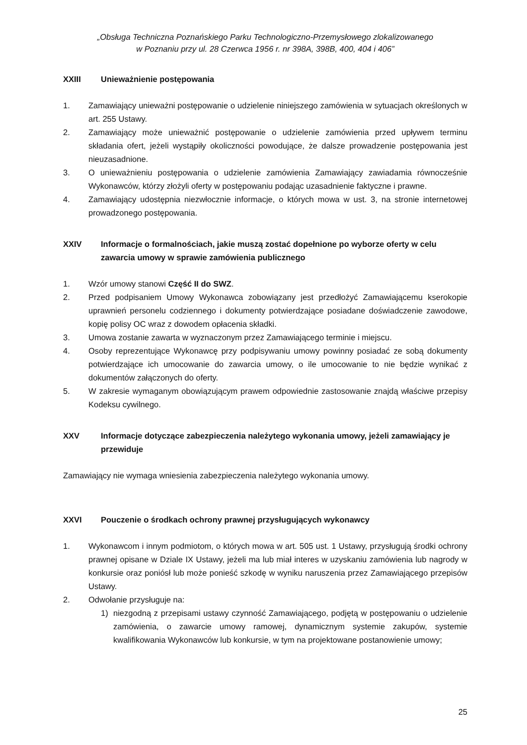„Obsługa Techniczna Poznańskiego Parku Technologiczno-Przemysłowego zlokalizowanego
w Poznaniu przy ul. 28 Czerwca 1956 r. nr 398A, 398B, 400, 404 i 406”
XXIII Unieważnienie postępowania
1. Zamawiający unieważni postępowanie o udzielenie niniejszego zamówienia w sytuacjach określonych w art. 255 Ustawy.
2. Zamawiający może unieważnić postępowanie o udzielenie zamówienia przed upływem terminu składania ofert, jeżeli wystąpiły okoliczności powodujące, że dalsze prowadzenie postępowania jest nieuzasadnione.
3. O unieważnieniu postępowania o udzielenie zamówienia Zamawiający zawiadamia równocześnie Wykonawców, którzy złożyli oferty w postępowaniu podając uzasadnienie faktyczne i prawne.
4. Zamawiający udostępnia niezwłocznie informacje, o których mowa w ust. 3, na stronie internetowej prowadzonego postępowania.
XXIV Informacje o formalnościach, jakie muszą zostać dopełnione po wyborze oferty w celu zawarcia umowy w sprawie zamówienia publicznego
1. Wzór umowy stanowi Część II do SWZ.
2. Przed podpisaniem Umowy Wykonawca zobowiązany jest przedłożyć Zamawiającemu kserokopie uprawnień personelu codziennego i dokumenty potwierdzające posiadane doświadczenie zawodowe, kopię polisy OC wraz z dowodem opłacenia składki.
3. Umowa zostanie zawarta w wyznaczonym przez Zamawiającego terminie i miejscu.
4. Osoby reprezentujące Wykonawcę przy podpisywaniu umowy powinny posiadać ze sobą dokumenty potwierdzające ich umocowanie do zawarcia umowy, o ile umocowanie to nie będzie wynikać z dokumentów załączonych do oferty.
5. W zakresie wymaganym obowiązującym prawem odpowiednie zastosowanie znajdą właściwe przepisy Kodeksu cywilnego.
XXV Informacje dotyczące zabezpieczenia należytego wykonania umowy, jeżeli zamawiający je przewiduje
Zamawiający nie wymaga wniesienia zabezpieczenia należytego wykonania umowy.
XXVI Pouczenie o środkach ochrony prawnej przysługujących wykonawcy
1. Wykonawcom i innym podmiotom, o których mowa w art. 505 ust. 1 Ustawy, przysługują środki ochrony prawnej opisane w Dziale IX Ustawy, jeżeli ma lub miał interes w uzyskaniu zamówienia lub nagrody w konkursie oraz poniósł lub może ponieść szkodę w wyniku naruszenia przez Zamawiającego przepisów Ustawy.
2. Odwołanie przysługuje na:
1) niezgodną z przepisami ustawy czynność Zamawiającego, podjętą w postępowaniu o udzielenie zamówienia, o zawarcie umowy ramowej, dynamicznym systemie zakupów, systemie kwalifikowania Wykonawców lub konkursie, w tym na projektowane postanowienie umowy;
25